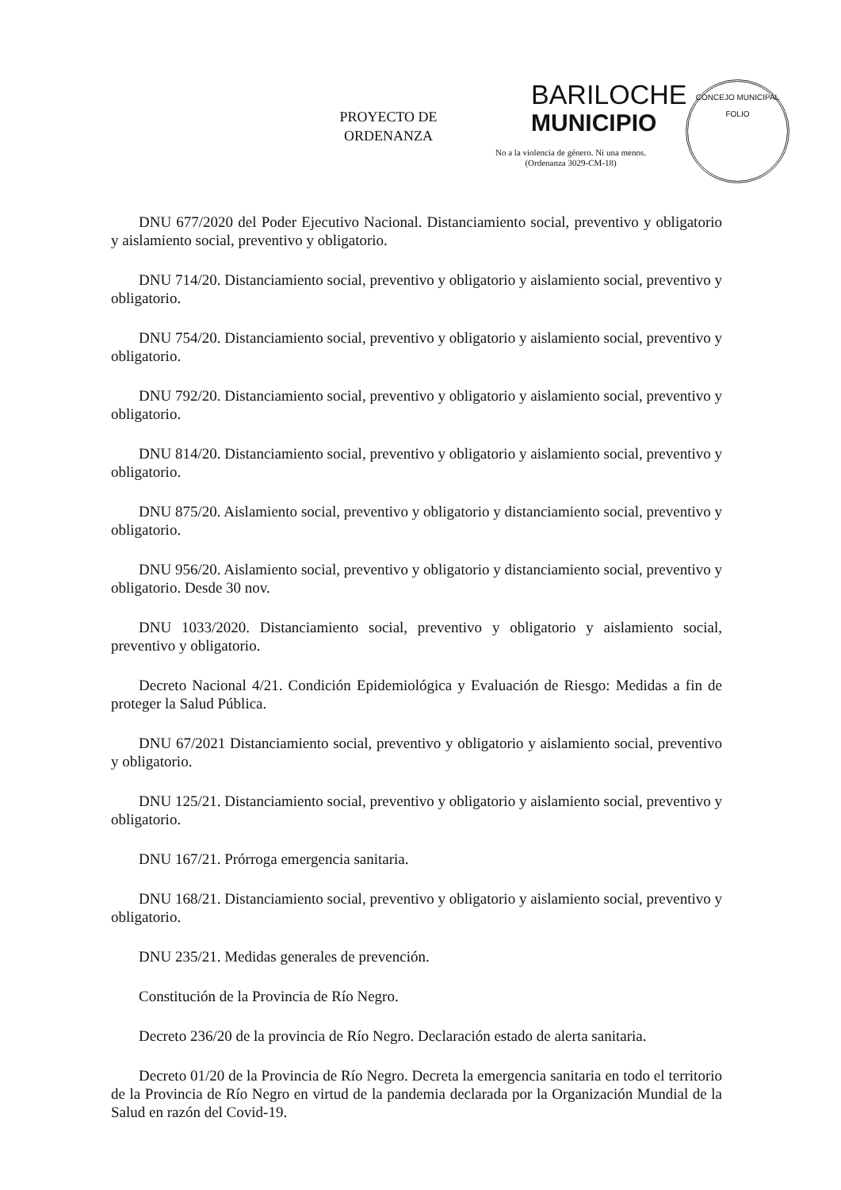PROYECTO DE
ORDENANZA
BARILOCHE
MUNICIPIO
No a la violencia de género. Ni una menos.
(Ordenanza 3029-CM-18)
CONCEJO MUNICIPAL
FOLIO
DNU 677/2020 del Poder Ejecutivo Nacional. Distanciamiento social, preventivo y obligatorio y aislamiento social, preventivo y obligatorio.
DNU 714/20. Distanciamiento social, preventivo y obligatorio y aislamiento social, preventivo y obligatorio.
DNU 754/20. Distanciamiento social, preventivo y obligatorio y aislamiento social, preventivo y obligatorio.
DNU 792/20. Distanciamiento social, preventivo y obligatorio y aislamiento social, preventivo y obligatorio.
DNU 814/20. Distanciamiento social, preventivo y obligatorio y aislamiento social, preventivo y obligatorio.
DNU 875/20. Aislamiento social, preventivo y obligatorio y distanciamiento social, preventivo y obligatorio.
DNU 956/20. Aislamiento social, preventivo y obligatorio y distanciamiento social, preventivo y obligatorio. Desde 30 nov.
DNU 1033/2020. Distanciamiento social, preventivo y obligatorio y aislamiento social, preventivo y obligatorio.
Decreto Nacional 4/21. Condición Epidemiológica y Evaluación de Riesgo: Medidas a fin de proteger la Salud Pública.
DNU 67/2021 Distanciamiento social, preventivo y obligatorio y aislamiento social, preventivo y obligatorio.
DNU 125/21. Distanciamiento social, preventivo y obligatorio y aislamiento social, preventivo y obligatorio.
DNU 167/21. Prórroga emergencia sanitaria.
DNU 168/21. Distanciamiento social, preventivo y obligatorio y aislamiento social, preventivo y obligatorio.
DNU 235/21. Medidas generales de prevención.
Constitución de la Provincia de Río Negro.
Decreto 236/20 de la provincia de Río Negro. Declaración estado de alerta sanitaria.
Decreto 01/20 de la Provincia de Río Negro. Decreta la emergencia sanitaria en todo el territorio de la Provincia de Río Negro en virtud de la pandemia declarada por la Organización Mundial de la Salud en razón del Covid-19.